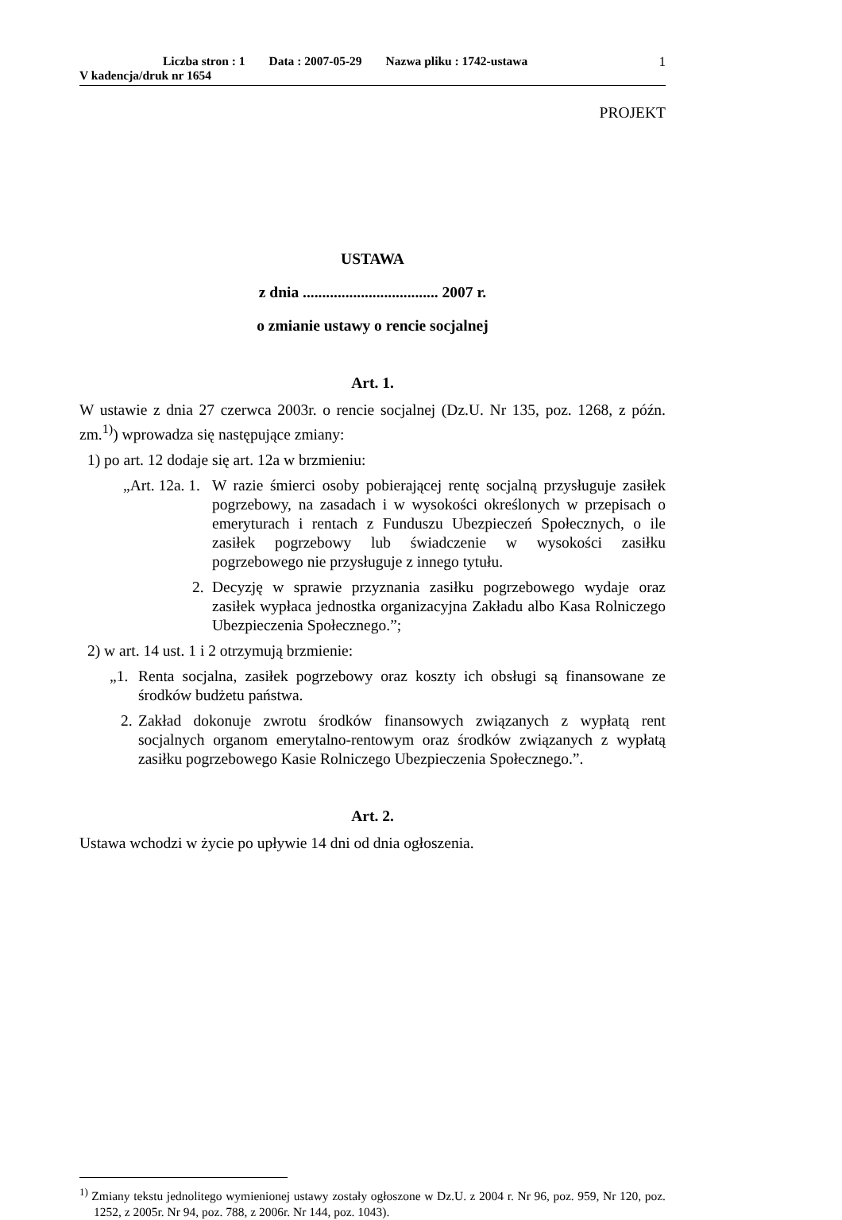Liczba stron : 1 Data : 2007-05-29 Nazwa pliku : 1742-ustawa
V kadencja/druk nr 1654
1
PROJEKT
USTAWA
z dnia ................................... 2007 r.
o zmianie ustawy o rencie socjalnej
Art. 1.
W ustawie z dnia 27 czerwca 2003r. o rencie socjalnej (Dz.U. Nr 135, poz. 1268, z późn. zm.<sup>1)</sup>) wprowadza się następujące zmiany:
1) po art. 12 dodaje się art. 12a w brzmieniu:
„Art. 12a. 1.
W razie śmierci osoby pobierającej rentę socjalną przysługuje zasiłek pogrzebowy, na zasadach i w wysokości określonych w przepisach o emeryturach i rentach z Funduszu Ubezpieczeń Społecznych, o ile zasiłek pogrzebowy lub świadczenie w wysokości zasiłku pogrzebowego nie przysługuje z innego tytułu.
2. Decyzję w sprawie przyznania zasiłku pogrzebowego wydaje oraz zasiłek wypłaca jednostka organizacyjna Zakładu albo Kasa Rolniczego Ubezpieczenia Społecznego.”;
2) w art. 14 ust. 1 i 2 otrzymują brzmienie:
„1. Renta socjalna, zasiłek pogrzebowy oraz koszty ich obsługi są finansowane ze środków budżetu państwa.
2.
Zakład dokonuje zwrotu środków finansowych związanych z wypłatą rent socjalnych organom emerytalno-rentowym oraz środków związanych z wypłatą zasiłku pogrzebowego Kasie Rolniczego Ubezpieczenia Społecznego.”.
Art. 2.
Ustawa wchodzi w życie po upływie 14 dni od dnia ogłoszenia.
<sup>1)</sup> Zmiany tekstu jednolitego wymienionej ustawy zostały ogłoszone w Dz.U. z 2004 r. Nr 96, poz. 959, Nr 120, poz. 1252, z 2005r. Nr 94, poz. 788, z 2006r. Nr 144, poz. 1043).